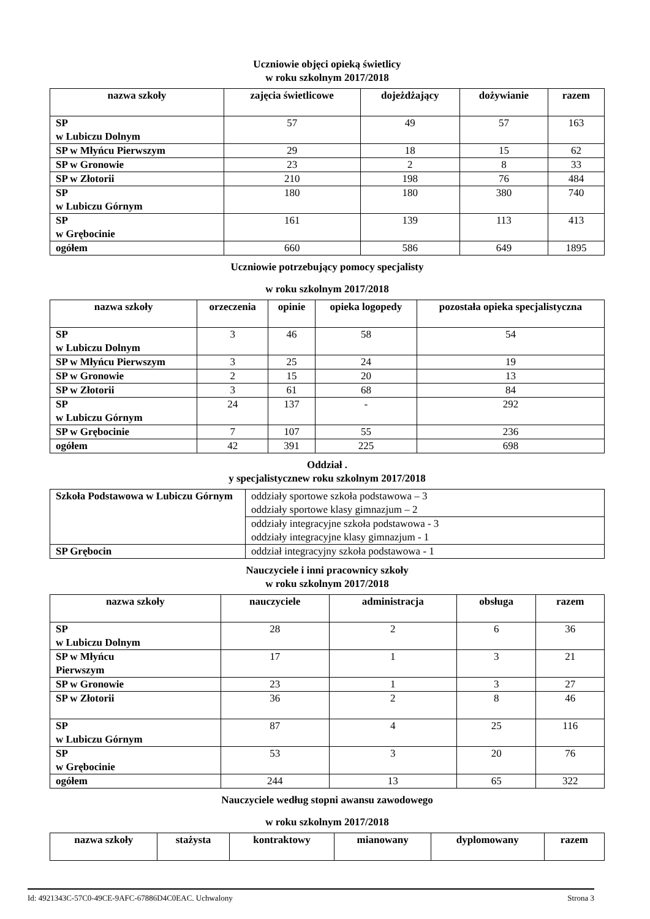Uczniowie objęci opieką świetlicy
w roku szkolnym 2017/2018
| nazwa szkoły | zajęcia świetlicowe | dojeżdżający | dożywianie | razem |
| --- | --- | --- | --- | --- |
| SP w Lubiczu Dolnym | 57 | 49 | 57 | 163 |
| SP w Młyńcu Pierwszym | 29 | 18 | 15 | 62 |
| SP w Gronowie | 23 | 2 | 8 | 33 |
| SP w Złotorii | 210 | 198 | 76 | 484 |
| SP w Lubiczu Górnym | 180 | 180 | 380 | 740 |
| SP w Grębocinie | 161 | 139 | 113 | 413 |
| ogółem | 660 | 586 | 649 | 1895 |
Uczniowie potrzebujący pomocy specjalisty
w roku szkolnym 2017/2018
| nazwa szkoły | orzeczenia | opinie | opieka logopedy | pozostała opieka specjalistyczna |
| --- | --- | --- | --- | --- |
| SP w Lubiczu Dolnym | 3 | 46 | 58 | 54 |
| SP w Młyńcu Pierwszym | 3 | 25 | 24 | 19 |
| SP w Gronowie | 2 | 15 | 20 | 13 |
| SP w Złotorii | 3 | 61 | 68 | 84 |
| SP w Lubiczu Górnym | 24 | 137 | - | 292 |
| SP w Grębocinie | 7 | 107 | 55 | 236 |
| ogółem | 42 | 391 | 225 | 698 |
Oddział .
y specjalistycznew roku szkolnym 2017/2018
| Szkoła Podstawowa w Lubiczu Górnym | oddziały sportowe szkoła podstawowa – 3 oddziały sportowe klasy gimnazjum – 2 |
| | oddziały integracyjne szkoła podstawowa - 3 oddziały integracyjne klasy gimnazjum - 1 |
| SP Grębocin | oddział integracyjny szkoła podstawowa - 1 |
Nauczyciele i inni pracownicy szkoły
w roku szkolnym 2017/2018
| nazwa szkoły | nauczyciele | administracja | obsługa | razem |
| --- | --- | --- | --- | --- |
| SP w Lubiczu Dolnym | 28 | 2 | 6 | 36 |
| SP w Młyńcu Pierwszym | 17 | 1 | 3 | 21 |
| SP w Gronowie | 23 | 1 | 3 | 27 |
| SP w Złotorii | 36 | 2 | 8 | 46 |
| SP w Lubiczu Górnym | 87 | 4 | 25 | 116 |
| SP w Grębocinie | 53 | 3 | 20 | 76 |
| ogółem | 244 | 13 | 65 | 322 |
Nauczyciele według stopni awansu zawodowego
w roku szkolnym 2017/2018
| nazwa szkoły | stażysta | kontraktowy | mianowany | dyplomowany | razem |
| --- | --- | --- | --- | --- | --- |
Id: 4921343C-57C0-49CE-9AFC-67886D4C0EAC. Uchwalony Strona 3